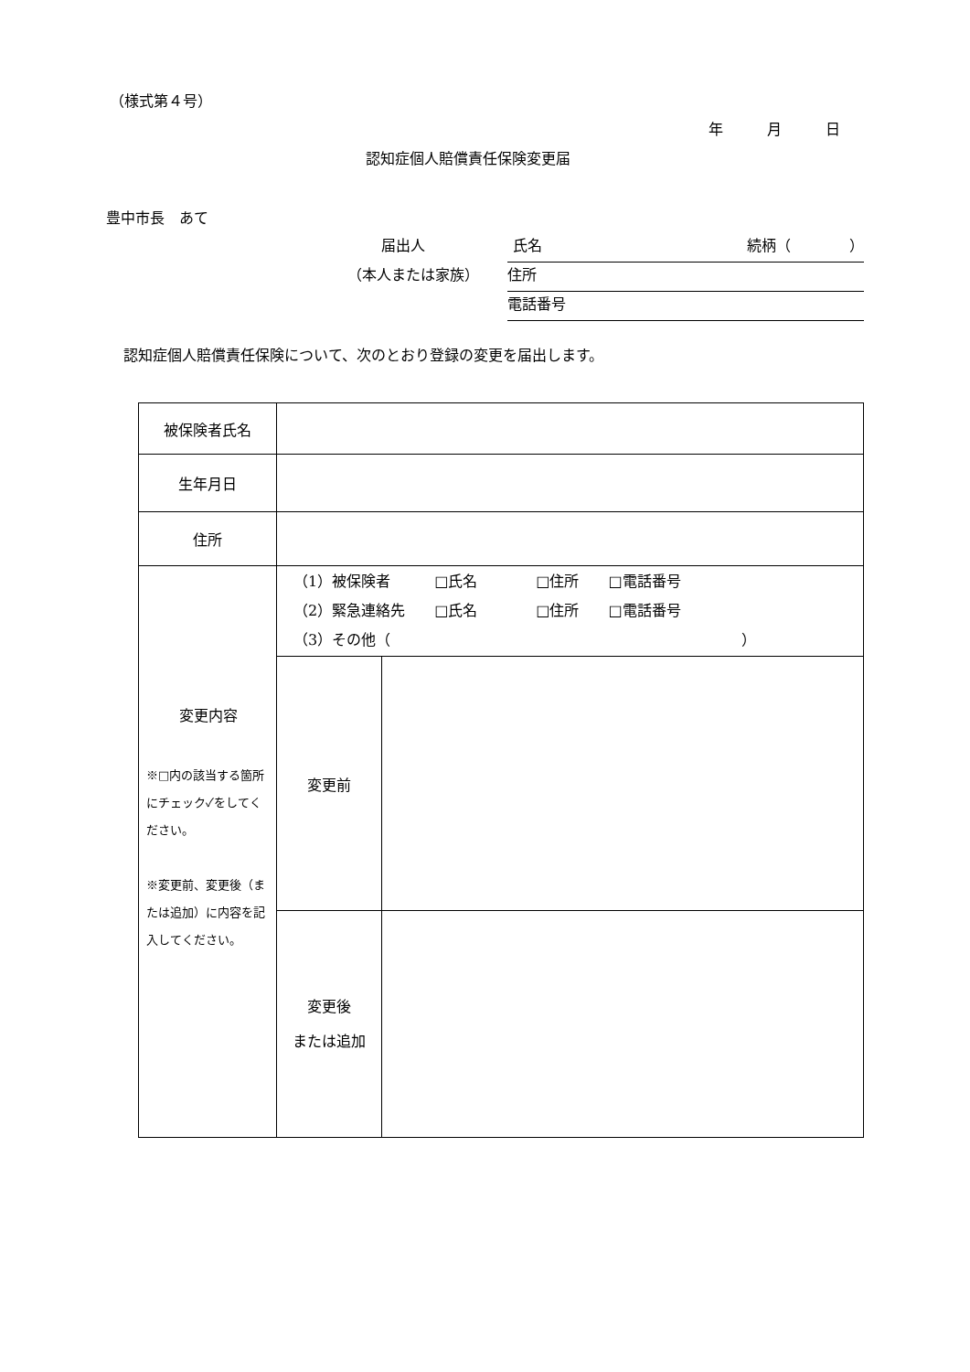（様式第４号）
年　　　月　　　日
認知症個人賠償責任保険変更届
豊中市長　あて
届出人 氏名 続柄（　　　　）
（本人または家族） 住所
電話番号
認知症個人賠償責任保険について、次のとおり登録の変更を届出します。
| 被保険者氏名 | | |
| 生年月日 | | |
| 住所 | | |
| 変更内容 ※□内の該当する箇所にチェック✓をしてください。 ※変更前、変更後（または追加）に内容を記入してください。 | （1）被保険者 □氏名 □住所 □電話番号 （2）緊急連絡先 □氏名 □住所 □電話番号 （3）その他（ ） | |
| | 変更前 | |
| | 変更後 または追加 | |